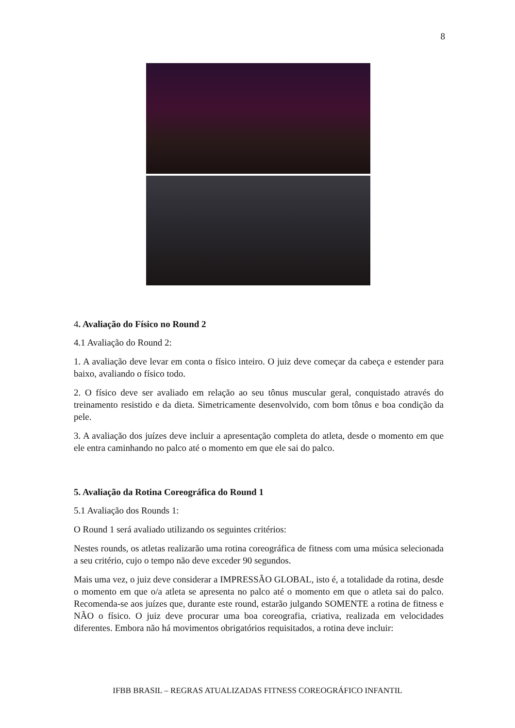8
4. Avaliação do Físico no Round 2
4.1 Avaliação do Round 2:
1. A avaliação deve levar em conta o físico inteiro. O juiz deve começar da cabeça e estender para baixo, avaliando o físico todo.
2. O físico deve ser avaliado em relação ao seu tônus muscular geral, conquistado através do treinamento resistido e da dieta. Simetricamente desenvolvido, com bom tônus e boa condição da pele.
3. A avaliação dos juízes deve incluir a apresentação completa do atleta, desde o momento em que ele entra caminhando no palco até o momento em que ele sai do palco.
5. Avaliação da Rotina Coreográfica do Round 1
5.1 Avaliação dos Rounds 1:
O Round 1 será avaliado utilizando os seguintes critérios:
Nestes rounds, os atletas realizarão uma rotina coreográfica de fitness com uma música selecionada a seu critério, cujo o tempo não deve exceder 90 segundos.
Mais uma vez, o juiz deve considerar a IMPRESSÃO GLOBAL, isto é, a totalidade da rotina, desde o momento em que o/a atleta se apresenta no palco até o momento em que o atleta sai do palco. Recomenda-se aos juízes que, durante este round, estarão julgando SOMENTE a rotina de fitness e NÃO o físico. O juiz deve procurar uma boa coreografia, criativa, realizada em velocidades diferentes. Embora não há movimentos obrigatórios requisitados, a rotina deve incluir:
IFBB BRASIL – REGRAS ATUALIZADAS FITNESS COREOGRÁFICO INFANTIL